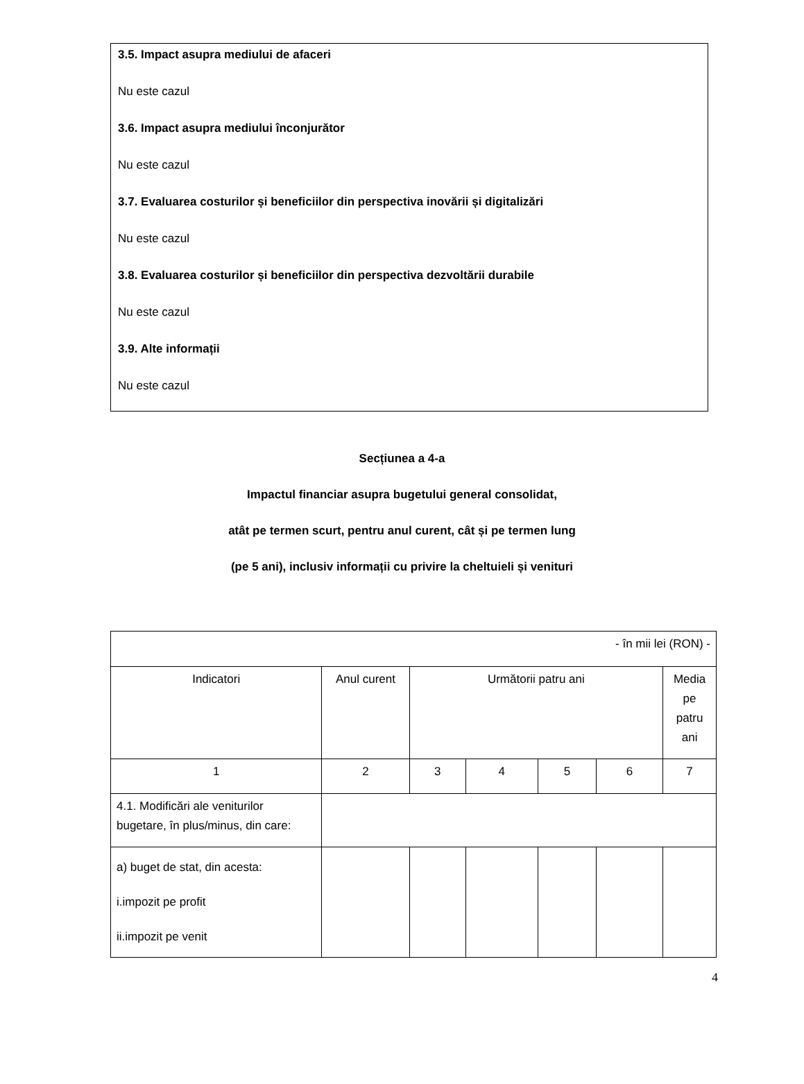3.5. Impact asupra mediului de afaceri
Nu este cazul
3.6. Impact asupra mediului înconjurător
Nu este cazul
3.7. Evaluarea costurilor și beneficiilor din perspectiva inovării și digitalizări
Nu este cazul
3.8. Evaluarea costurilor și beneficiilor din perspectiva dezvoltării durabile
Nu este cazul
3.9. Alte informații
Nu este cazul
Secțiunea a 4-a
Impactul financiar asupra bugetului general consolidat,
atât pe termen scurt, pentru anul curent, cât și pe termen lung
(pe 5 ani), inclusiv informații cu privire la cheltuieli și venituri
| - în mii lei (RON) - | | | | | | |
| Indicatori | Anul curent | Următorii patru ani | | | | Media pe patru ani |
| 1 | 2 | 3 | 4 | 5 | 6 | 7 |
| 4.1. Modificări ale veniturilor bugetare, în plus/minus, din care: | | | | | | |
| a) buget de stat, din acesta: i.impozit pe profit ii.impozit pe venit | | | | | | |
4